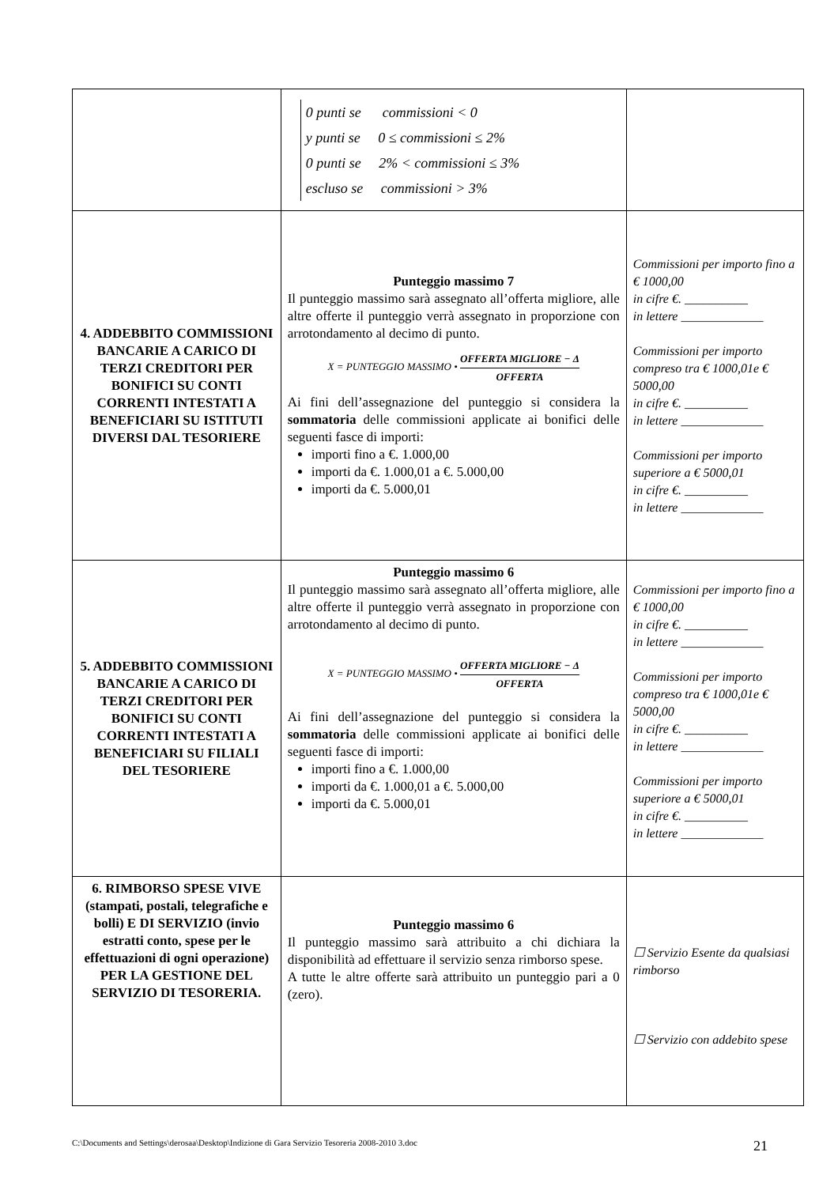| | 0 punti se commissioni < 0 y punti se 0 ≤ commissioni ≤ 2% 0 punti se 2% < commissioni ≤ 3% escluso se commissioni > 3% | |
| 4. ADDEBBITO COMMISSIONI BANCARIE A CARICO DI TERZI CREDITORI PER BONIFICI SU CONTI CORRENTI INTESTATI A BENEFICIARI SU ISTITUTI DIVERSI DAL TESORIERE | Punteggio massimo 7 Il punteggio massimo sarà assegnato all’offerta migliore, alle altre offerte il punteggio verrà assegnato in proporzione con arrotondamento al decimo di punto. X = PUNTEGGIO MASSIMO • OFFERTA MIGLIORE − Δ OFFERTA Ai fini dell’assegnazione del punteggio si considera la sommatoria delle commissioni applicate ai bonifici delle seguenti fasce di importi: importi fino a €. 1.000,00 importi da €. 1.000,01 a €. 5.000,00 importi da €. 5.000,01 | Commissioni per importo fino a € 1000,00 in cifre €. __________ in lettere _____________ Commissioni per importo compreso tra € 1000,01e € 5000,00 in cifre €. __________ in lettere _____________ Commissioni per importo superiore a € 5000,01 in cifre €. __________ in lettere _____________ |
| 5. ADDEBBITO COMMISSIONI BANCARIE A CARICO DI TERZI CREDITORI PER BONIFICI SU CONTI CORRENTI INTESTATI A BENEFICIARI SU FILIALI DEL TESORIERE | Punteggio massimo 6 Il punteggio massimo sarà assegnato all’offerta migliore, alle altre offerte il punteggio verrà assegnato in proporzione con arrotondamento al decimo di punto. X = PUNTEGGIO MASSIMO • OFFERTA MIGLIORE − Δ OFFERTA Ai fini dell’assegnazione del punteggio si considera la sommatoria delle commissioni applicate ai bonifici delle seguenti fasce di importi: importi fino a €. 1.000,00 importi da €. 1.000,01 a €. 5.000,00 importi da €. 5.000,01 | Commissioni per importo fino a € 1000,00 in cifre €. __________ in lettere _____________ Commissioni per importo compreso tra € 1000,01e € 5000,00 in cifre €. __________ in lettere _____________ Commissioni per importo superiore a € 5000,01 in cifre €. __________ in lettere _____________ |
| 6. RIMBORSO SPESE VIVE (stampati, postali, telegrafiche e bolli) E DI SERVIZIO (invio estratti conto, spese per le effettuazioni di ogni operazione) PER LA GESTIONE DEL SERVIZIO DI TESORERIA. | Punteggio massimo 6 Il punteggio massimo sarà attribuito a chi dichiara la disponibilità ad effettuare il servizio senza rimborso spese. A tutte le altre offerte sarà attribuito un punteggio pari a 0 (zero). | ☐ Servizio Esente da qualsiasi rimborso ☐ Servizio con addebito spese |
C:\Documents and Settings\derosaa\Desktop\Indizione di Gara Servizio Tesoreria 2008-2010 3.doc 21